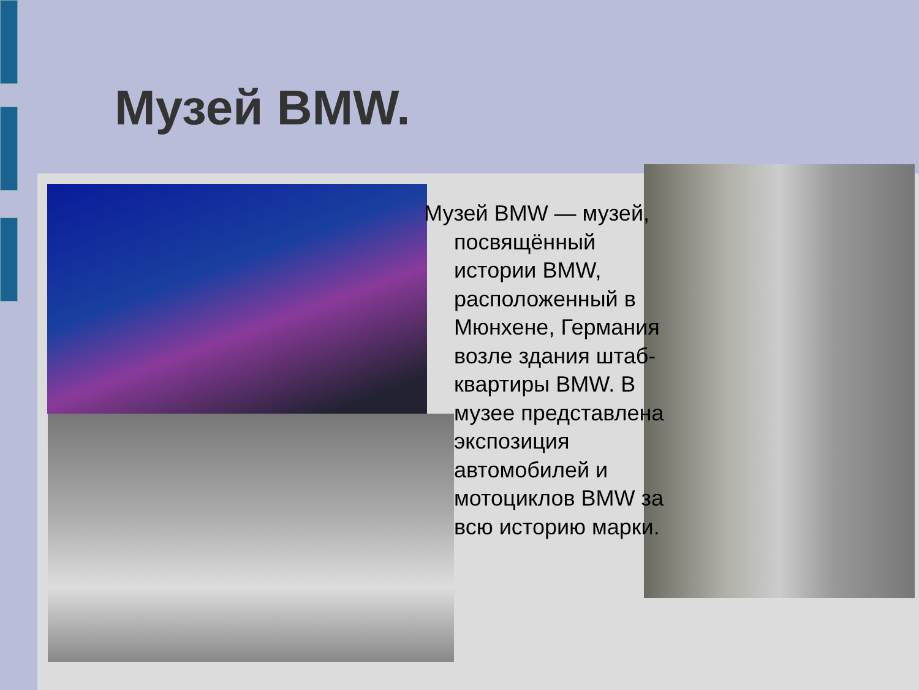Музей BMW.
Музей BMW — музей, посвящённый истории BMW, расположенный в Мюнхене, Германия возле здания штаб-квартиры BMW. В музее представлена экспозиция автомобилей и мотоциклов BMW за всю историю марки.